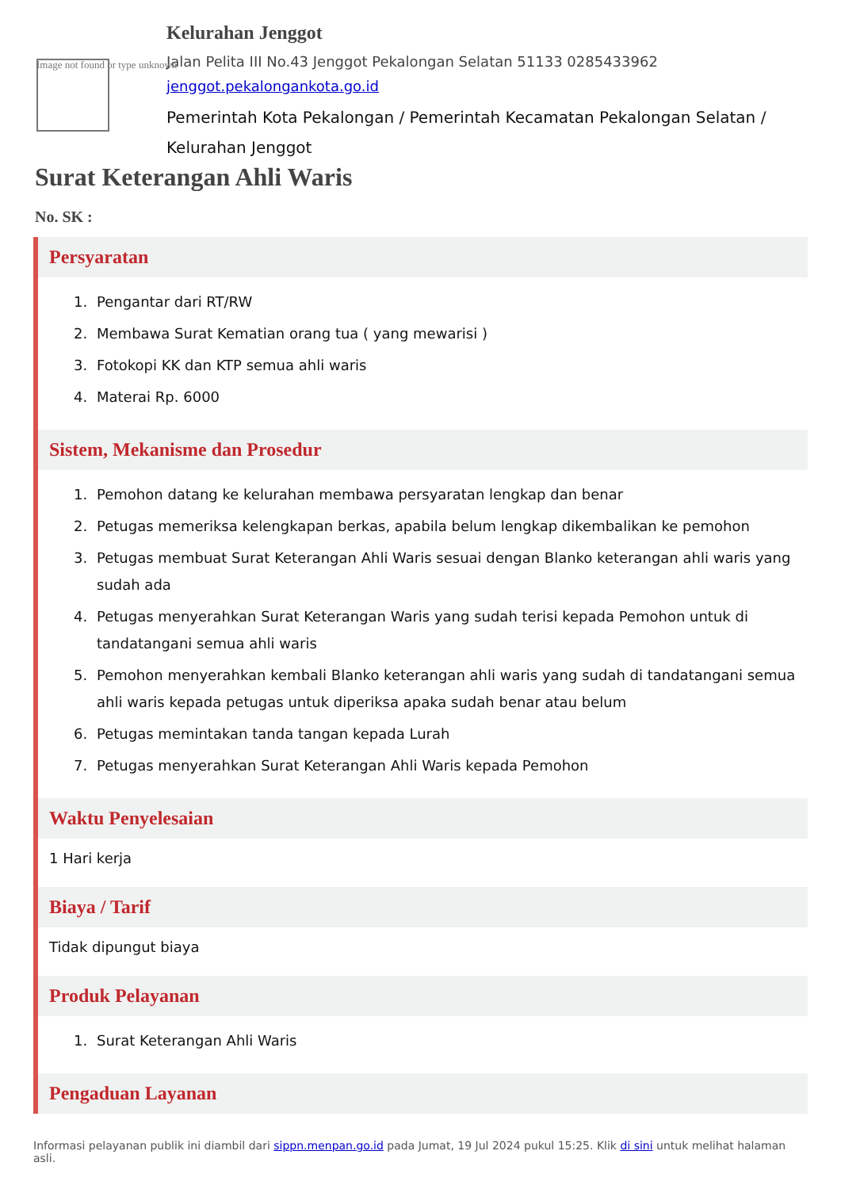Image not found or type unknown
Kelurahan Jenggot
Jalan Pelita III No.43 Jenggot Pekalongan Selatan 51133 0285433962
jenggot.pekalongankota.go.id
Pemerintah Kota Pekalongan / Pemerintah Kecamatan Pekalongan Selatan / Kelurahan Jenggot
Surat Keterangan Ahli Waris
No. SK :
Persyaratan
1. Pengantar dari RT/RW
2. Membawa Surat Kematian orang tua ( yang mewarisi )
3. Fotokopi KK dan KTP semua ahli waris
4. Materai Rp. 6000
Sistem, Mekanisme dan Prosedur
1. Pemohon datang ke kelurahan membawa persyaratan lengkap dan benar
2. Petugas memeriksa kelengkapan berkas, apabila belum lengkap dikembalikan ke pemohon
3. Petugas membuat Surat Keterangan Ahli Waris sesuai dengan Blanko keterangan ahli waris yang sudah ada
4. Petugas menyerahkan Surat Keterangan Waris yang sudah terisi kepada Pemohon untuk di tandatangani semua ahli waris
5. Pemohon menyerahkan kembali Blanko keterangan ahli waris yang sudah di tandatangani semua ahli waris kepada petugas untuk diperiksa apaka sudah benar atau belum
6. Petugas memintakan tanda tangan kepada Lurah
7. Petugas menyerahkan Surat Keterangan Ahli Waris kepada Pemohon
Waktu Penyelesaian
1 Hari kerja
Biaya / Tarif
Tidak dipungut biaya
Produk Pelayanan
1. Surat Keterangan Ahli Waris
Pengaduan Layanan
Informasi pelayanan publik ini diambil dari sippn.menpan.go.id pada Jumat, 19 Jul 2024 pukul 15:25. Klik di sini untuk melihat halaman asli.